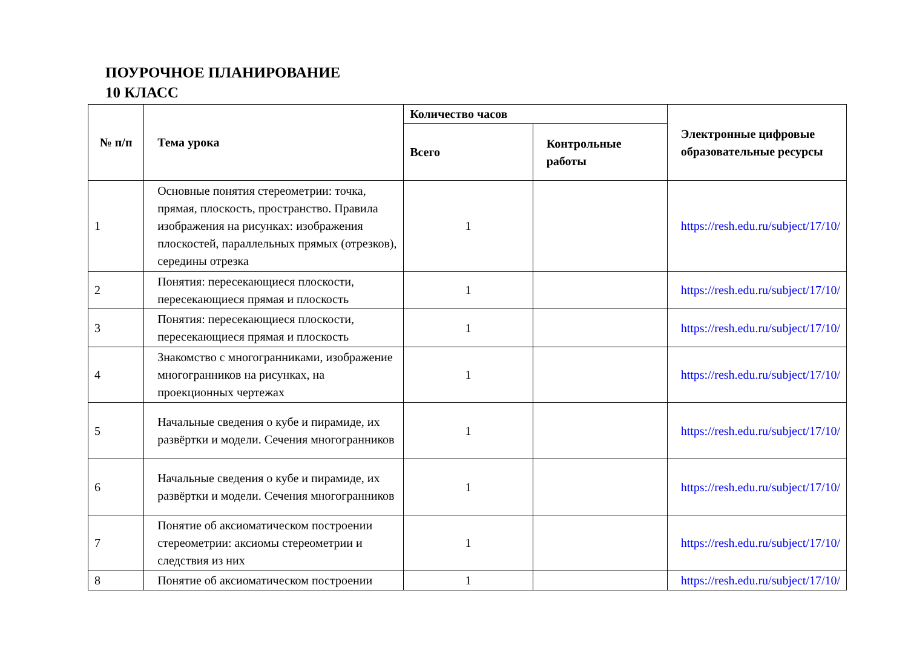ПОУРОЧНОЕ ПЛАНИРОВАНИЕ
10 КЛАСС
| № п/п | Тема урока | Количество часов | | Электронные цифровые образовательные ресурсы |
| --- | --- | --- | --- | --- |
| | | Всего | Контрольные работы | |
| 1 | Основные понятия стереометрии: точка, прямая, плоскость, пространство. Правила изображения на рисунках: изображения плоскостей, параллельных прямых (отрезков), середины отрезка | 1 | | https://resh.edu.ru/subject/17/10/ |
| 2 | Понятия: пересекающиеся плоскости, пересекающиеся прямая и плоскость | 1 | | https://resh.edu.ru/subject/17/10/ |
| 3 | Понятия: пересекающиеся плоскости, пересекающиеся прямая и плоскость | 1 | | https://resh.edu.ru/subject/17/10/ |
| 4 | Знакомство с многогранниками, изображение многогранников на рисунках, на проекционных чертежах | 1 | | https://resh.edu.ru/subject/17/10/ |
| 5 | Начальные сведения о кубе и пирамиде, их развёртки и модели. Сечения многогранников | 1 | | https://resh.edu.ru/subject/17/10/ |
| 6 | Начальные сведения о кубе и пирамиде, их развёртки и модели. Сечения многогранников | 1 | | https://resh.edu.ru/subject/17/10/ |
| 7 | Понятие об аксиоматическом построении стереометрии: аксиомы стереометрии и следствия из них | 1 | | https://resh.edu.ru/subject/17/10/ |
| 8 | Понятие об аксиоматическом построении | 1 | | https://resh.edu.ru/subject/17/10/ |